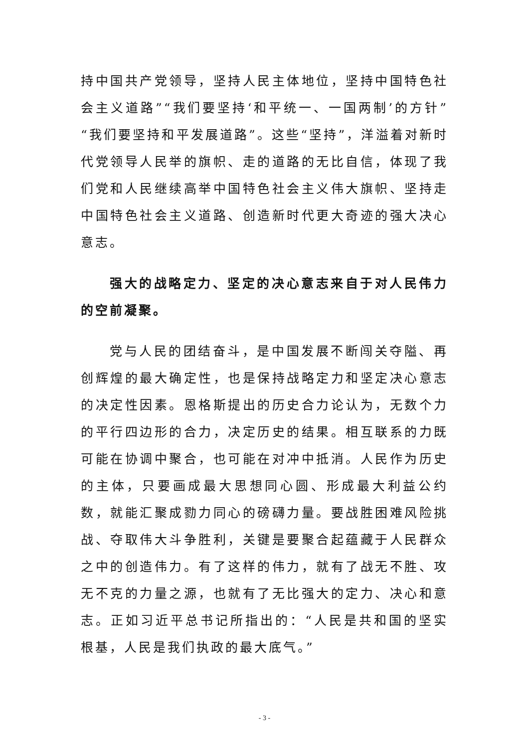持中国共产党领导，坚持人民主体地位，坚持中国特色社会主义道路”“我们要坚持‘和平统一、一国两制’的方针”“我们要坚持和平发展道路”。这些“坚持”，洋溢着对新时代党领导人民举的旗帜、走的道路的无比自信，体现了我们党和人民继续高举中国特色社会主义伟大旗帜、坚持走中国特色社会主义道路、创造新时代更大奇迹的强大决心意志。
强大的战略定力、坚定的决心意志来自于对人民伟力的空前凝聚。
党与人民的团结奋斗，是中国发展不断闯关夺隘、再创辉煌的最大确定性，也是保持战略定力和坚定决心意志的决定性因素。恩格斯提出的历史合力论认为，无数个力的平行四边形的合力，决定历史的结果。相互联系的力既可能在协调中聚合，也可能在对冲中抵消。人民作为历史的主体，只要画成最大思想同心圆、形成最大利益公约数，就能汇聚成勠力同心的磅礴力量。要战胜困难风险挑战、夺取伟大斗争胜利，关键是要聚合起蕴藏于人民群众之中的创造伟力。有了这样的伟力，就有了战无不胜、攻无不克的力量之源，也就有了无比强大的定力、决心和意志。正如习近平总书记所指出的：“人民是共和国的坚实根基，人民是我们执政的最大底气。”
- 3 -